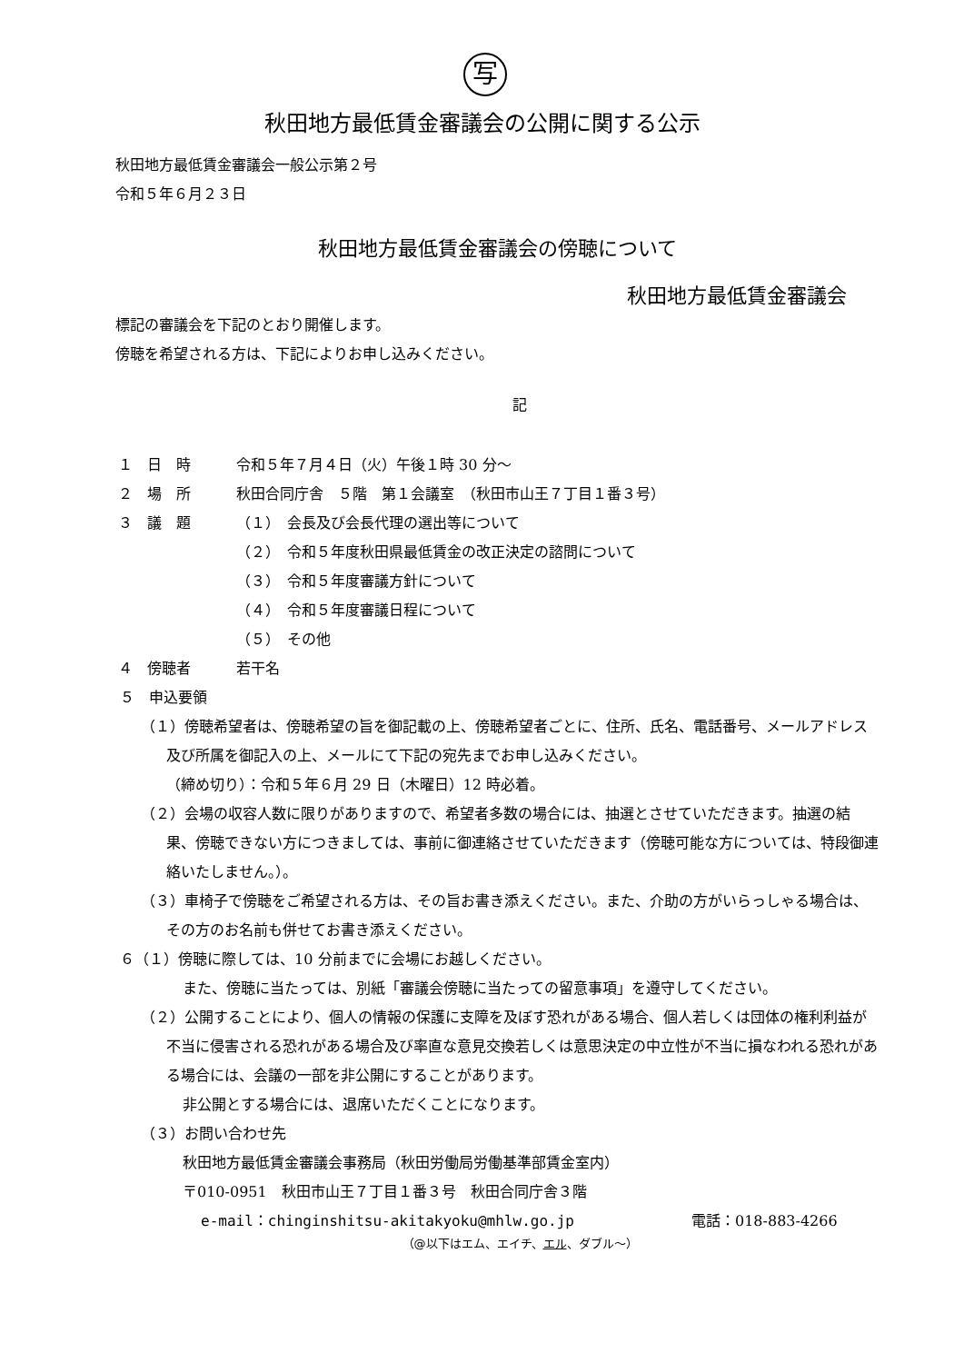写
秋田地方最低賃金審議会の公開に関する公示
秋田地方最低賃金審議会一般公示第２号
令和５年６月２３日
秋田地方最低賃金審議会の傍聴について
秋田地方最低賃金審議会
標記の審議会を下記のとおり開催します。
傍聴を希望される方は、下記によりお申し込みください。
記
１　日　時 令和５年７月４日（火）午後１時 30 分～
２　場　所 秋田合同庁舎　５階　第１会議室　（秋田市山王７丁目１番３号）
３　議　題 （１）　会長及び会長代理の選出等について
（２）　令和５年度秋田県最低賃金の改正決定の諮問について
（３）　令和５年度審議方針について
（４）　令和５年度審議日程について
（５）　その他
４　傍聴者 若干名
５　申込要領
（１）傍聴希望者は、傍聴希望の旨を御記載の上、傍聴希望者ごとに、住所、氏名、電話番号、メールアドレス及び所属を御記入の上、メールにて下記の宛先までお申し込みください。
（締め切り）：令和５年６月 29 日（木曜日）12 時必着。
（２）会場の収容人数に限りがありますので、希望者多数の場合には、抽選とさせていただきます。抽選の結果、傍聴できない方につきましては、事前に御連絡させていただきます（傍聴可能な方については、特段御連絡いたしません。）。
（３）車椅子で傍聴をご希望される方は、その旨お書き添えください。また、介助の方がいらっしゃる場合は、その方のお名前も併せてお書き添えください。
６（１）傍聴に際しては、10 分前までに会場にお越しください。
また、傍聴に当たっては、別紙「審議会傍聴に当たっての留意事項」を遵守してください。
（２）公開することにより、個人の情報の保護に支障を及ぼす恐れがある場合、個人若しくは団体の権利利益が不当に侵害される恐れがある場合及び率直な意見交換若しくは意思決定の中立性が不当に損なわれる恐れがある場合には、会議の一部を非公開にすることがあります。
非公開とする場合には、退席いただくことになります。
（３）お問い合わせ先
秋田地方最低賃金審議会事務局（秋田労働局労働基準部賃金室内）
〒010-0951　秋田市山王７丁目１番３号　秋田合同庁舎３階
e-mail：chinginshitsu-akitakyoku@mhlw.go.jp 電話：018-883-4266
（@以下はエム、エイチ、エル、ダブル～）